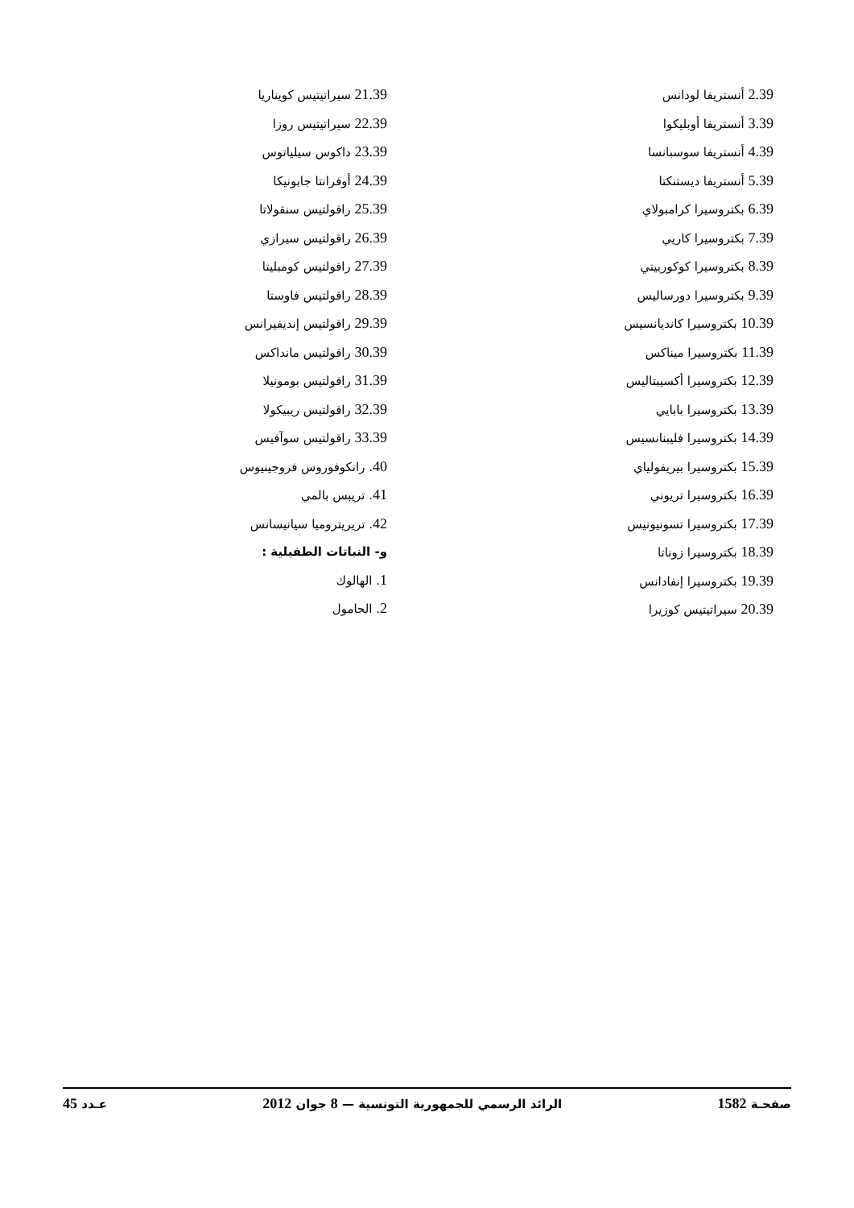2.39 أنستريفا لودانس
3.39 أنستريفا أوبليكوا
4.39 أنستريفا سوسبانسا
5.39 أنستريفا ديستنكتا
6.39 بكتروسيرا كرامبولاي
7.39 بكتروسيرا كاريي
8.39 بكتروسيرا كوكوربيتي
9.39 بكتروسيرا دورساليس
10.39 بكتروسيرا كانديانسيس
11.39 بكتروسيرا ميناكس
12.39 بكتروسيرا أكسيبتاليس
13.39 بكتروسيرا بابايي
14.39 بكتروسيرا فليبنانسيس
15.39 بكتروسيرا بيريفولياي
16.39 بكتروسيرا تريوني
17.39 بكتروسيرا تسونيونيس
18.39 بكتروسيرا زوناتا
19.39 بكتروسيرا إنفادانس
20.39 سيراتيتيس كوزيرا
21.39 سيراتيتيس كويناريا
22.39 سيراتيتيس روزا
23.39 داكوس سيلياتوس
24.39 أوفرانتا جابونيكا
25.39 راقولتيس سنقولاتا
26.39 راقولتيس سيرازي
27.39 راقولتيس كومبليتا
28.39 راقولتيس فاوستا
29.39 راقولتيس إنديفيرانس
30.39 راقولتيس مانداكس
31.39 راقولتيس بومونيلا
32.39 راقولتيس ريبيكولا
33.39 راقولتيس سوآفيس
40. رانكوفوروس فروجينيوس
41. تريبس بالمي
42. تريريتروميا سيانيسانس
و- النباتات الطفيلية :
1. الهالوك
2. الحامول
صفحـة 1582 الرائد الرسمي للجمهورية التونسية — 8 جوان 2012 عـدد 45